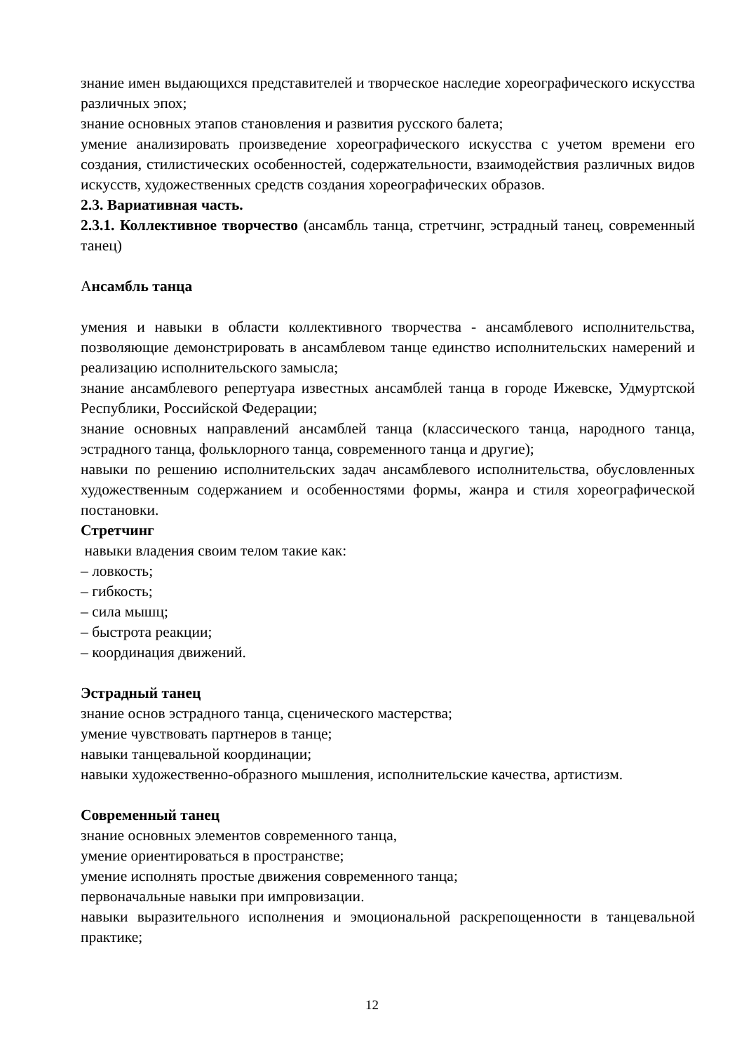знание имен выдающихся представителей и творческое наследие хореографического искусства различных эпох;
знание основных этапов становления и развития русского балета;
умение анализировать произведение хореографического искусства с учетом времени его создания, стилистических особенностей, содержательности, взаимодействия различных видов искусств, художественных средств создания хореографических образов.
2.3. Вариативная часть.
2.3.1. Коллективное творчество (ансамбль танца, стретчинг, эстрадный танец, современный танец)
Ансамбль танца
умения и навыки в области коллективного творчества - ансамблевого исполнительства, позволяющие демонстрировать в ансамблевом танце единство исполнительских намерений и реализацию исполнительского замысла;
знание ансамблевого репертуара известных ансамблей танца в городе Ижевске, Удмуртской Республики, Российской Федерации;
знание основных направлений ансамблей танца (классического танца, народного танца, эстрадного танца, фольклорного танца, современного танца и другие);
навыки по решению исполнительских задач ансамблевого исполнительства, обусловленных художественным содержанием и особенностями формы, жанра и стиля хореографической постановки.
Стретчинг
навыки владения своим телом такие как:
– ловкость;
– гибкость;
– сила мышц;
– быстрота реакции;
– координация движений.
Эстрадный танец
знание основ эстрадного танца, сценического мастерства;
умение чувствовать партнеров в танце;
навыки танцевальной координации;
навыки художественно-образного мышления, исполнительские качества, артистизм.
Современный танец
знание основных элементов современного танца,
умение ориентироваться в пространстве;
умение исполнять простые движения современного танца;
первоначальные навыки при импровизации.
навыки выразительного исполнения и эмоциональной раскрепощенности в танцевальной практике;
12